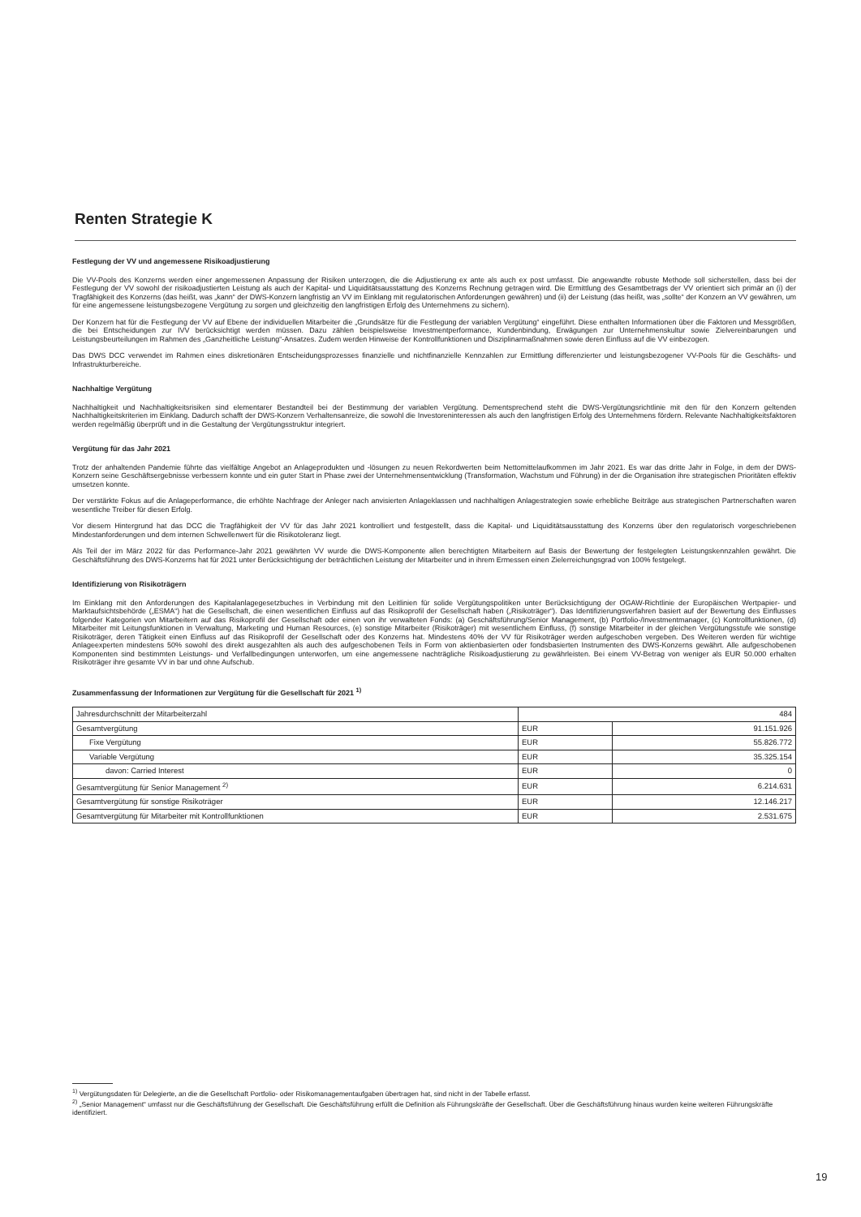Renten Strategie K
Festlegung der VV und angemessene Risikoadjustierung
Die VV-Pools des Konzerns werden einer angemessenen Anpassung der Risiken unterzogen, die die Adjustierung ex ante als auch ex post umfasst. Die angewandte robuste Methode soll sicherstellen, dass bei der Festlegung der VV sowohl der risikoadjustierten Leistung als auch der Kapital- und Liquiditätsausstattung des Konzerns Rechnung getragen wird. Die Ermittlung des Gesamtbetrags der VV orientiert sich primär an (i) der Tragfähigkeit des Konzerns (das heißt, was „kann“ der DWS-Konzern langfristig an VV im Einklang mit regulatorischen Anforderungen gewähren) und (ii) der Leistung (das heißt, was „sollte“ der Konzern an VV gewähren, um für eine angemessene leistungsbezogene Vergütung zu sorgen und gleichzeitig den langfristigen Erfolg des Unternehmens zu sichern).
Der Konzern hat für die Festlegung der VV auf Ebene der individuellen Mitarbeiter die „Grundsätze für die Festlegung der variablen Vergütung“ eingeführt. Diese enthalten Informationen über die Faktoren und Messgrößen, die bei Entscheidungen zur IVV berücksichtigt werden müssen. Dazu zählen beispielsweise Investmentperformance, Kundenbindung, Erwägungen zur Unternehmenskultur sowie Zielvereinbarungen und Leistungsbeurteilungen im Rahmen des „Ganzheitliche Leistung“-Ansatzes. Zudem werden Hinweise der Kontrollfunktionen und Disziplinarmaßnahmen sowie deren Einfluss auf die VV einbezogen.
Das DWS DCC verwendet im Rahmen eines diskretionären Entscheidungsprozesses finanzielle und nichtfinanzielle Kennzahlen zur Ermittlung differenzierter und leistungsbezogener VV-Pools für die Geschäfts- und Infrastrukturbereiche.
Nachhaltige Vergütung
Nachhaltigkeit und Nachhaltigkeitsrisiken sind elementarer Bestandteil bei der Bestimmung der variablen Vergütung. Dementsprechend steht die DWS-Vergütungsrichtlinie mit den für den Konzern geltenden Nachhaltigkeitskriterien im Einklang. Dadurch schafft der DWS-Konzern Verhaltensanreize, die sowohl die Investoreninteressen als auch den langfristigen Erfolg des Unternehmens fördern. Relevante Nachhaltigkeitsfaktoren werden regelmäßig überprüft und in die Gestaltung der Vergütungsstruktur integriert.
Vergütung für das Jahr 2021
Trotz der anhaltenden Pandemie führte das vielfältige Angebot an Anlageprodukten und -lösungen zu neuen Rekordwerten beim Nettomittelaufkommen im Jahr 2021. Es war das dritte Jahr in Folge, in dem der DWS-Konzern seine Geschäftsergebnisse verbessern konnte und ein guter Start in Phase zwei der Unternehmensentwicklung (Transformation, Wachstum und Führung) in der die Organisation ihre strategischen Prioritäten effektiv umsetzen konnte.
Der verstärkte Fokus auf die Anlageperformance, die erhöhte Nachfrage der Anleger nach anvisierten Anlageklassen und nachhaltigen Anlagestrategien sowie erhebliche Beiträge aus strategischen Partnerschaften waren wesentliche Treiber für diesen Erfolg.
Vor diesem Hintergrund hat das DCC die Tragfähigkeit der VV für das Jahr 2021 kontrolliert und festgestellt, dass die Kapital- und Liquiditätsausstattung des Konzerns über den regulatorisch vorgeschriebenen Mindestanforderungen und dem internen Schwellenwert für die Risikotoleranz liegt.
Als Teil der im März 2022 für das Performance-Jahr 2021 gewährten VV wurde die DWS-Komponente allen berechtigten Mitarbeitern auf Basis der Bewertung der festgelegten Leistungskennzahlen gewährt. Die Geschäftsführung des DWS-Konzerns hat für 2021 unter Berücksichtigung der beträchtlichen Leistung der Mitarbeiter und in ihrem Ermessen einen Zielerreichungsgrad von 100% festgelegt.
Identifizierung von Risikoträgern
Im Einklang mit den Anforderungen des Kapitalanlagegesetzbuches in Verbindung mit den Leitlinien für solide Vergütungspolitiken unter Berücksichtigung der OGAW-Richtlinie der Europäischen Wertpapier- und Marktaufsichtsbehörde („ESMA“) hat die Gesellschaft, die einen wesentlichen Einfluss auf das Risikoprofil der Gesellschaft haben („Risikoträger“). Das Identifizierungsverfahren basiert auf der Bewertung des Einflusses folgender Kategorien von Mitarbeitern auf das Risikoprofil der Gesellschaft oder einen von ihr verwalteten Fonds: (a) Geschäftsführung/Senior Management, (b) Portfolio-/Investmentmanager, (c) Kontrollfunktionen, (d) Mitarbeiter mit Leitungsfunktionen in Verwaltung, Marketing und Human Resources, (e) sonstige Mitarbeiter (Risikoträger) mit wesentlichem Einfluss, (f) sonstige Mitarbeiter in der gleichen Vergütungsstufe wie sonstige Risikoträger, deren Tätigkeit einen Einfluss auf das Risikoprofil der Gesellschaft oder des Konzerns hat. Mindestens 40% der VV für Risikoträger werden aufgeschoben vergeben. Des Weiteren werden für wichtige Anlageexperten mindestens 50% sowohl des direkt ausgezahlten als auch des aufgeschobenen Teils in Form von aktienbasierten oder fondsbasierten Instrumenten des DWS-Konzerns gewährt. Alle aufgeschobenen Komponenten sind bestimmten Leistungs- und Verfallbedingungen unterworfen, um eine angemessene nachträgliche Risikoadjustierung zu gewährleisten. Bei einem VV-Betrag von weniger als EUR 50.000 erhalten Risikoträger ihre gesamte VV in bar und ohne Aufschub.
Zusammenfassung der Informationen zur Vergütung für die Gesellschaft für 2021 <sup>1)</sup>
| Jahresdurchschnitt der Mitarbeiterzahl | 484 | |
| Gesamtvergütung | EUR | 91.151.926 |
| Fixe Vergütung | EUR | 55.826.772 |
| Variable Vergütung | EUR | 35.325.154 |
| davon: Carried Interest | EUR | 0 |
| Gesamtvergütung für Senior Management <sup>2)</sup> | EUR | 6.214.631 |
| Gesamtvergütung für sonstige Risikoträger | EUR | 12.146.217 |
| Gesamtvergütung für Mitarbeiter mit Kontrollfunktionen | EUR | 2.531.675 |
<sup>1)</sup> Vergütungsdaten für Delegierte, an die die Gesellschaft Portfolio- oder Risikomanagementaufgaben übertragen hat, sind nicht in der Tabelle erfasst.
<sup>2)</sup> „Senior Management“ umfasst nur die Geschäftsführung der Gesellschaft. Die Geschäftsführung erfüllt die Definition als Führungskräfte der Gesellschaft. Über die Geschäftsführung hinaus wurden keine weiteren Führungskräfte identifiziert.
19